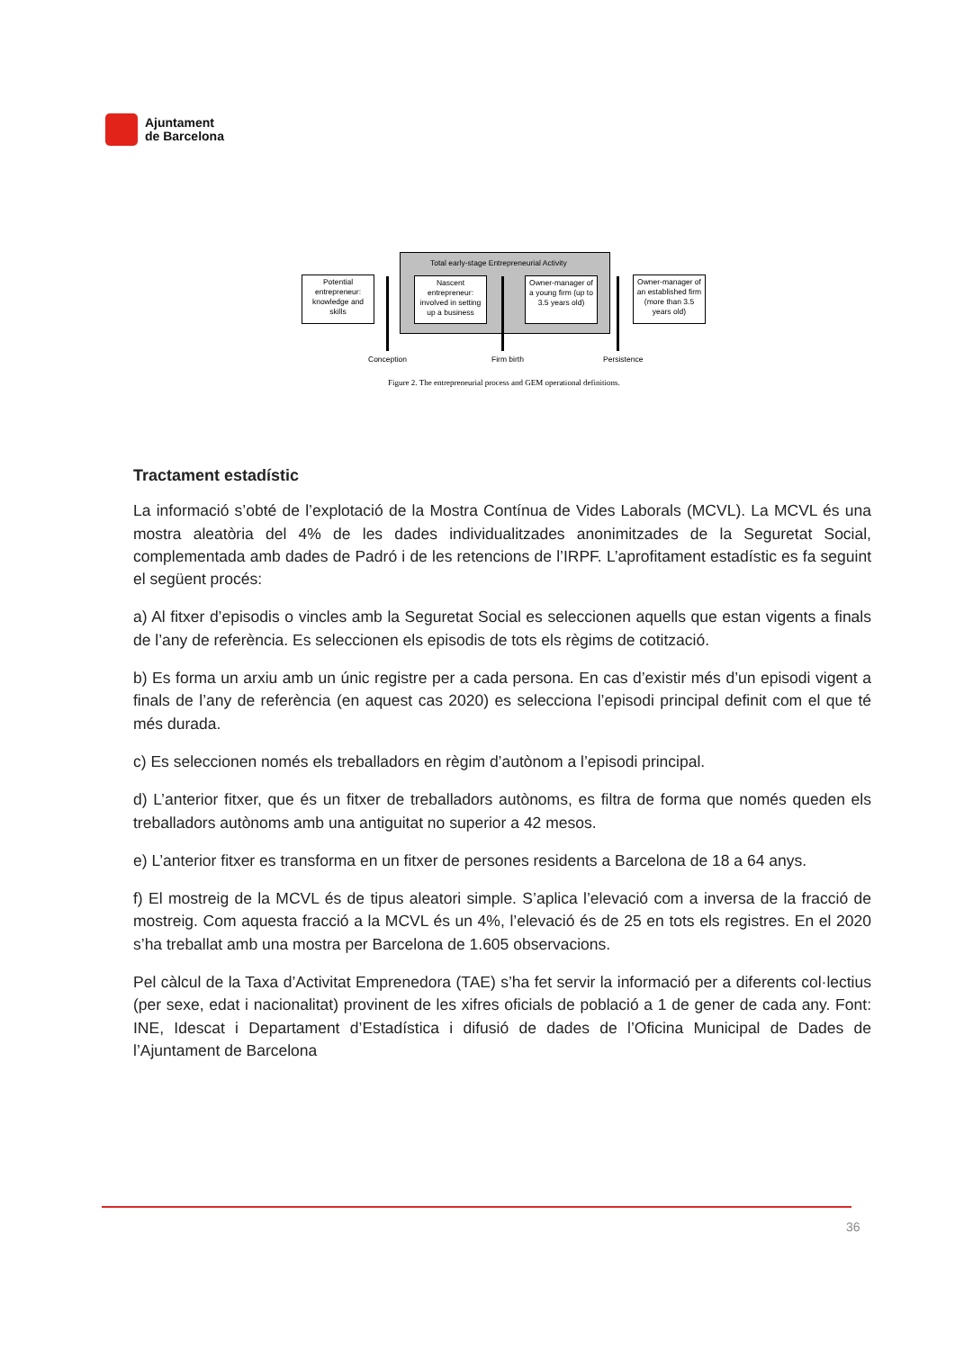Ajuntament
de Barcelona
Total early-stage Entrepreneurial Activity
Potential entrepreneur: knowledge and skills
Nascent entrepreneur: involved in setting up a business
Owner-manager of a young firm (up to 3.5 years old)
Owner-manager of an established firm (more than 3.5 years old)
Conception Firm birth Persistence
Figure 2. The entrepreneurial process and GEM operational definitions.
Tractament estadístic
La informació s’obté de l’explotació de la Mostra Contínua de Vides Laborals (MCVL). La MCVL és una mostra aleatòria del 4% de les dades individualitzades anonimitzades de la Seguretat Social, complementada amb dades de Padró i de les retencions de l’IRPF. L’aprofitament estadístic es fa seguint el següent procés:
a) Al fitxer d’episodis o vincles amb la Seguretat Social es seleccionen aquells que estan vigents a finals de l’any de referència. Es seleccionen els episodis de tots els règims de cotització.
b) Es forma un arxiu amb un únic registre per a cada persona. En cas d’existir més d’un episodi vigent a finals de l’any de referència (en aquest cas 2020) es selecciona l’episodi principal definit com el que té més durada.
c) Es seleccionen només els treballadors en règim d’autònom a l’episodi principal.
d) L’anterior fitxer, que és un fitxer de treballadors autònoms, es filtra de forma que només queden els treballadors autònoms amb una antiguitat no superior a 42 mesos.
e) L’anterior fitxer es transforma en un fitxer de persones residents a Barcelona de 18 a 64 anys.
f) El mostreig de la MCVL és de tipus aleatori simple. S’aplica l’elevació com a inversa de la fracció de mostreig. Com aquesta fracció a la MCVL és un 4%, l’elevació és de 25 en tots els registres. En el 2020 s’ha treballat amb una mostra per Barcelona de 1.605 observacions.
Pel càlcul de la Taxa d’Activitat Emprenedora (TAE) s’ha fet servir la informació per a diferents col·lectius (per sexe, edat i nacionalitat) provinent de les xifres oficials de població a 1 de gener de cada any. Font: INE, Idescat i Departament d’Estadística i difusió de dades de l’Oficina Municipal de Dades de l’Ajuntament de Barcelona
36